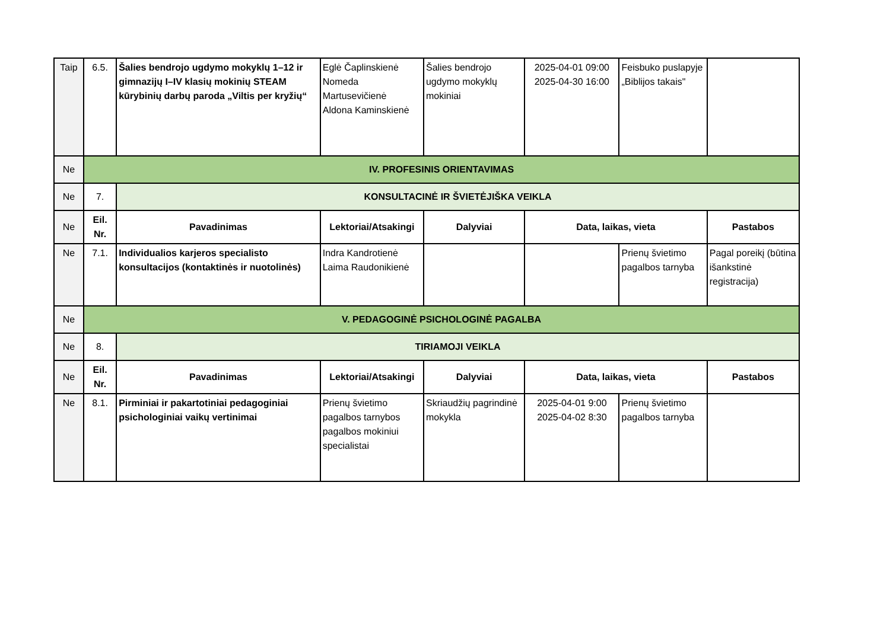| Taip | 6.5. | Šalies bendrojo ugdymo mokyklų 1–12 ir gimnazijų I–IV klasių mokinių STEAM kūrybinių darbų paroda „Viltis per kryžių“ | Eglė Čaplinskienė Nomeda Martusevičienė Aldona Kaminskienė | Šalies bendrojo ugdymo mokyklų mokiniai | 2025-04-01 09:00 2025-04-30 16:00 | Feisbuko puslapyje „Biblijos takais" | |
| Ne | IV. PROFESINIS ORIENTAVIMAS | | | | | | |
| Ne | 7. | KONSULTACINĖ IR ŠVIETĖJIŠKA VEIKLA | | | | | |
| Ne | Eil. Nr. | Pavadinimas | Lektoriai/Atsakingi | Dalyviai | Data, laikas, vieta | | Pastabos |
| Ne | 7.1. | Individualios karjeros specialisto konsultacijos (kontaktinės ir nuotolinės) | Indra Kandrotienė Laima Raudonikienė | | | Prienų švietimo pagalbos tarnyba | Pagal poreikį (būtina išankstinė registracija) |
| Ne | V. PEDAGOGINĖ PSICHOLOGINĖ PAGALBA | | | | | | |
| Ne | 8. | TIRIAMOJI VEIKLA | | | | | |
| Ne | Eil. Nr. | Pavadinimas | Lektoriai/Atsakingi | Dalyviai | Data, laikas, vieta | | Pastabos |
| Ne | 8.1. | Pirminiai ir pakartotiniai pedagoginiai psichologiniai vaikų vertinimai | Prienų švietimo pagalbos tarnybos pagalbos mokiniui specialistai | Skriaudžių pagrindinė mokykla | 2025-04-01 9:00 2025-04-02 8:30 | Prienų švietimo pagalbos tarnyba | |